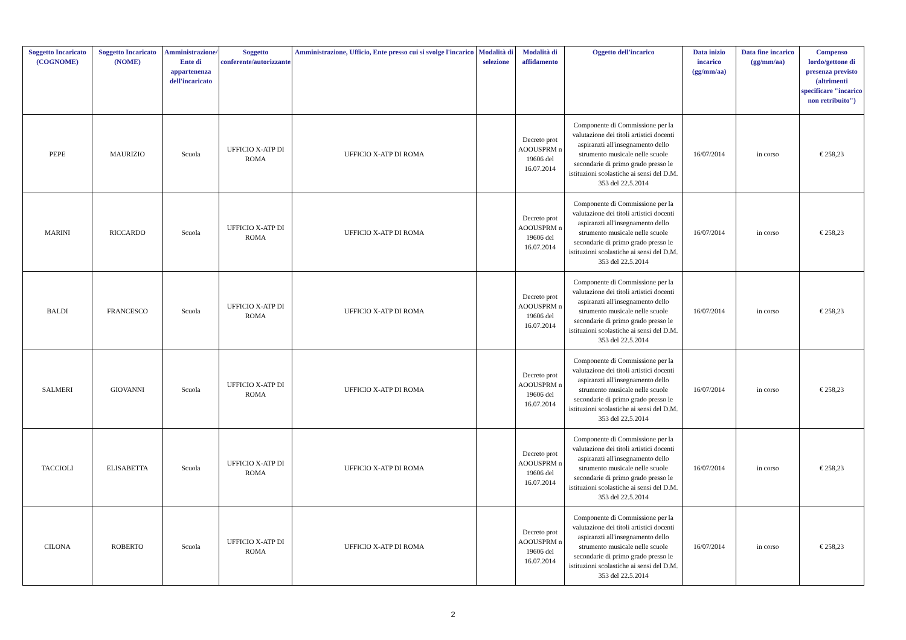| Soggetto Incaricato (COGNOME) | Soggetto Incaricato (NOME) | Amministrazione/ Ente di appartenenza dell'incaricato | Soggetto conferente/autorizzante | Amministrazione, Ufficio, Ente presso cui si svolge l'incarico | Modalità di selezione | Modalità di affidamento | Oggetto dell'incarico | Data inizio incarico (gg/mm/aa) | Data fine incarico (gg/mm/aa) | Compenso lordo/gettone di presenza previsto (altrimenti specificare "incarico non retribuito") |
| --- | --- | --- | --- | --- | --- | --- | --- | --- | --- | --- |
| PEPE | MAURIZIO | Scuola | UFFICIO X-ATP DI ROMA | UFFICIO X-ATP DI ROMA | | Decreto prot AOOUSPRM n 19606 del 16.07.2014 | Componente di Commissione per la valutazione dei titoli artistici docenti aspiranzti all'insegnamento dello strumento musicale nelle scuole secondarie di primo grado presso le istituzioni scolastiche ai sensi del D.M. 353 del 22.5.2014 | 16/07/2014 | in corso | € 258,23 |
| MARINI | RICCARDO | Scuola | UFFICIO X-ATP DI ROMA | UFFICIO X-ATP DI ROMA | | Decreto prot AOOUSPRM n 19606 del 16.07.2014 | Componente di Commissione per la valutazione dei titoli artistici docenti aspiranzti all'insegnamento dello strumento musicale nelle scuole secondarie di primo grado presso le istituzioni scolastiche ai sensi del D.M. 353 del 22.5.2014 | 16/07/2014 | in corso | € 258,23 |
| BALDI | FRANCESCO | Scuola | UFFICIO X-ATP DI ROMA | UFFICIO X-ATP DI ROMA | | Decreto prot AOOUSPRM n 19606 del 16.07.2014 | Componente di Commissione per la valutazione dei titoli artistici docenti aspiranzti all'insegnamento dello strumento musicale nelle scuole secondarie di primo grado presso le istituzioni scolastiche ai sensi del D.M. 353 del 22.5.2014 | 16/07/2014 | in corso | € 258,23 |
| SALMERI | GIOVANNI | Scuola | UFFICIO X-ATP DI ROMA | UFFICIO X-ATP DI ROMA | | Decreto prot AOOUSPRM n 19606 del 16.07.2014 | Componente di Commissione per la valutazione dei titoli artistici docenti aspiranzti all'insegnamento dello strumento musicale nelle scuole secondarie di primo grado presso le istituzioni scolastiche ai sensi del D.M. 353 del 22.5.2014 | 16/07/2014 | in corso | € 258,23 |
| TACCIOLI | ELISABETTA | Scuola | UFFICIO X-ATP DI ROMA | UFFICIO X-ATP DI ROMA | | Decreto prot AOOUSPRM n 19606 del 16.07.2014 | Componente di Commissione per la valutazione dei titoli artistici docenti aspiranzti all'insegnamento dello strumento musicale nelle scuole secondarie di primo grado presso le istituzioni scolastiche ai sensi del D.M. 353 del 22.5.2014 | 16/07/2014 | in corso | € 258,23 |
| CILONA | ROBERTO | Scuola | UFFICIO X-ATP DI ROMA | UFFICIO X-ATP DI ROMA | | Decreto prot AOOUSPRM n 19606 del 16.07.2014 | Componente di Commissione per la valutazione dei titoli artistici docenti aspiranzti all'insegnamento dello strumento musicale nelle scuole secondarie di primo grado presso le istituzioni scolastiche ai sensi del D.M. 353 del 22.5.2014 | 16/07/2014 | in corso | € 258,23 |
2